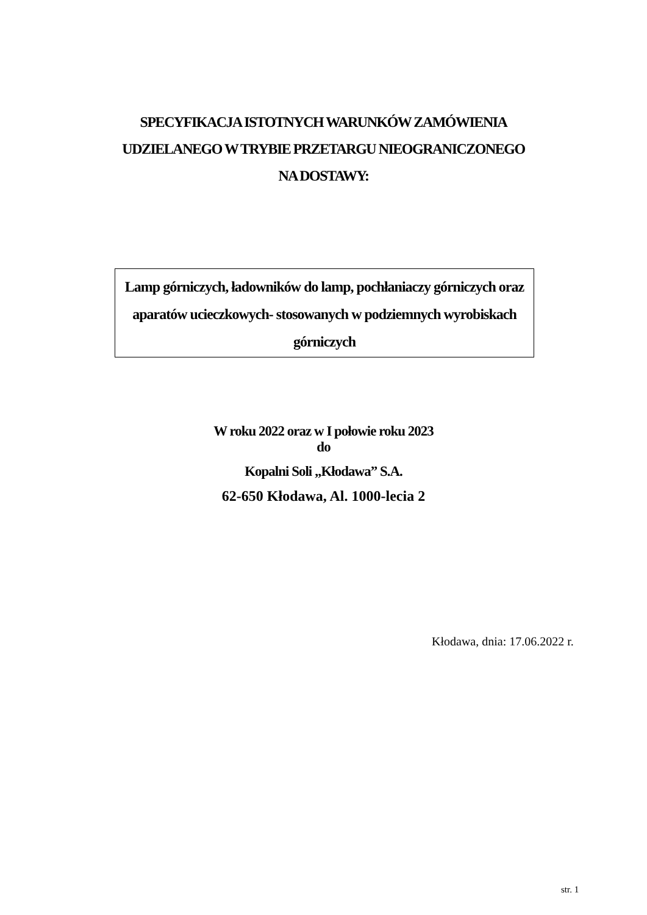SPECYFIKACJA ISTOTNYCH WARUNKÓW ZAMÓWIENIA
UDZIELANEGO W TRYBIE PRZETARGU NIEOGRANICZONEGO
NA DOSTAWY:
Lamp górniczych, ładowników do lamp, pochłaniaczy górniczych oraz
aparatów ucieczkowych- stosowanych w podziemnych wyrobiskach
górniczych
W roku 2022 oraz w I połowie roku 2023
do
Kopalni Soli „Kłodawa” S.A.
62-650 Kłodawa, Al. 1000-lecia 2
Kłodawa, dnia: 17.06.2022 r.
str. 1